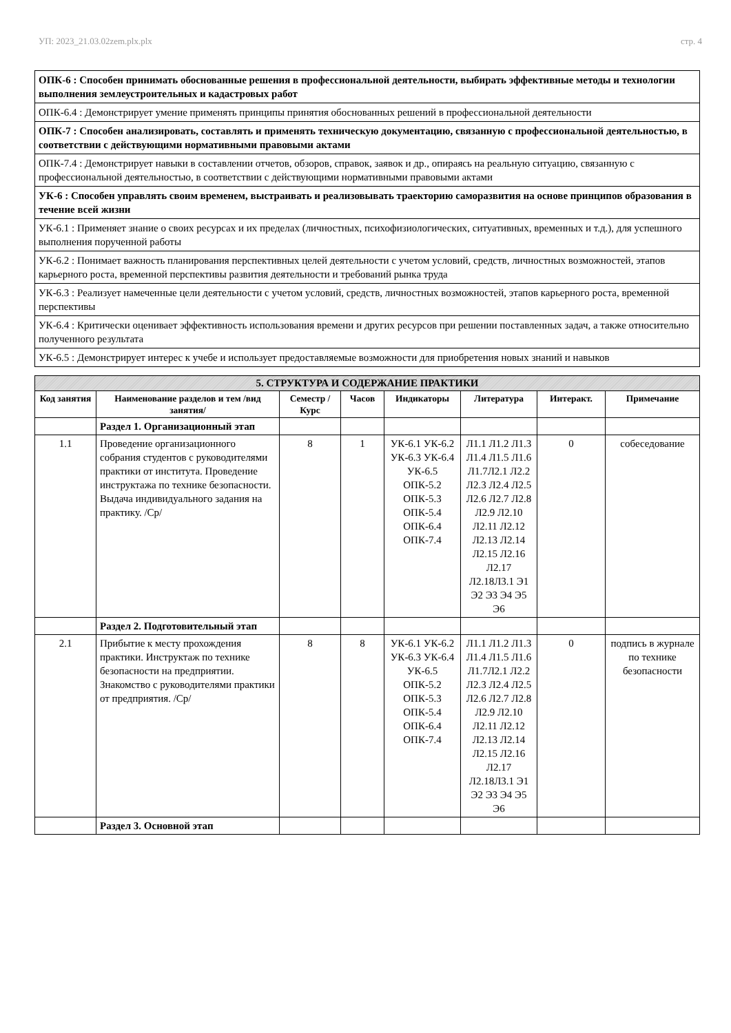УП: 2023_21.03.02zem.plx.plx стр. 4
| ОПК-6 : Способен принимать обоснованные решения в профессиональной деятельности, выбирать эффективные методы и технологии выполнения землеустроительных и кадастровых работ |
| ОПК-6.4 : Демонстрирует умение применять принципы принятия обоснованных решений в профессиональной деятельности |
| ОПК-7 : Способен анализировать, составлять и применять техническую документацию, связанную с профессиональной деятельностью, в соответствии с действующими нормативными правовыми актами |
| ОПК-7.4 : Демонстрирует навыки в составлении отчетов, обзоров, справок, заявок и др., опираясь на реальную ситуацию, связанную с профессиональной деятельностью, в соответствии с действующими нормативными правовыми актами |
| УК-6 : Способен управлять своим временем, выстраивать и реализовывать траекторию саморазвития на основе принципов образования в течение всей жизни |
| УК-6.1 : Применяет знание о своих ресурсах и их пределах (личностных, психофизиологических, ситуативных, временных и т.д.), для успешного выполнения порученной работы |
| УК-6.2 : Понимает важность планирования перспективных целей деятельности с учетом условий, средств, личностных возможностей, этапов карьерного роста, временной перспективы развития деятельности и требований рынка труда |
| УК-6.3 : Реализует намеченные цели деятельности с учетом условий, средств, личностных возможностей, этапов карьерного роста, временной перспективы |
| УК-6.4 : Критически оценивает эффективность использования времени и других ресурсов при решении поставленных задач, а также относительно полученного результата |
| УК-6.5 : Демонстрирует интерес к учебе и использует предоставляемые возможности для приобретения новых знаний и навыков |
| 5. СТРУКТУРА И СОДЕРЖАНИЕ ПРАКТИКИ | | | | | | | |
| --- | --- | --- | --- | --- | --- | --- | --- |
| Код занятия | Наименование разделов и тем /вид занятия/ | Семестр / Курс | Часов | Индикаторы | Литература | Интеракт. | Примечание |
| | Раздел 1. Организационный этап | | | | | | |
| 1.1 | Проведение организационного собрания студентов с руководителями практики от института. Проведение инструктажа по технике безопасности. Выдача индивидуального задания на практику. /Ср/ | 8 | 1 | УК-6.1 УК-6.2 УК-6.3 УК-6.4 УК-6.5 ОПК-5.2 ОПК-5.3 ОПК-5.4 ОПК-6.4 ОПК-7.4 | Л1.1 Л1.2 Л1.3 Л1.4 Л1.5 Л1.6 Л1.7Л2.1 Л2.2 Л2.3 Л2.4 Л2.5 Л2.6 Л2.7 Л2.8 Л2.9 Л2.10 Л2.11 Л2.12 Л2.13 Л2.14 Л2.15 Л2.16 Л2.17 Л2.18Л3.1 Э1 Э2 Э3 Э4 Э5 Э6 | 0 | собеседование |
| | Раздел 2. Подготовительный этап | | | | | | |
| 2.1 | Прибытие к месту прохождения практики. Инструктаж по технике безопасности на предприятии. Знакомство с руководителями практики от предприятия. /Ср/ | 8 | 8 | УК-6.1 УК-6.2 УК-6.3 УК-6.4 УК-6.5 ОПК-5.2 ОПК-5.3 ОПК-5.4 ОПК-6.4 ОПК-7.4 | Л1.1 Л1.2 Л1.3 Л1.4 Л1.5 Л1.6 Л1.7Л2.1 Л2.2 Л2.3 Л2.4 Л2.5 Л2.6 Л2.7 Л2.8 Л2.9 Л2.10 Л2.11 Л2.12 Л2.13 Л2.14 Л2.15 Л2.16 Л2.17 Л2.18Л3.1 Э1 Э2 Э3 Э4 Э5 Э6 | 0 | подпись в журнале по технике безопасности |
| | Раздел 3. Основной этап | | | | | | |